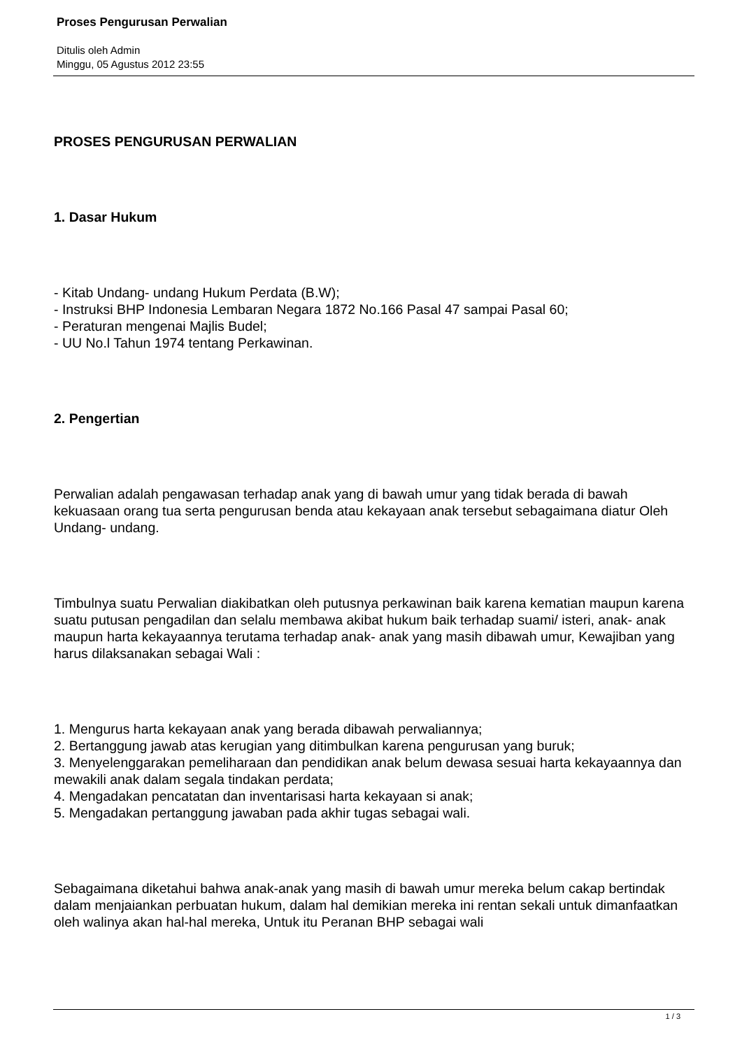Proses Pengurusan Perwalian
Ditulis oleh Admin
Minggu, 05 Agustus 2012 23:55
PROSES PENGURUSAN PERWALIAN
1. Dasar Hukum
- Kitab Undang- undang Hukum Perdata (B.W);
- Instruksi BHP Indonesia Lembaran Negara 1872 No.166 Pasal 47 sampai Pasal 60;
- Peraturan mengenai Majlis Budel;
- UU No.l Tahun 1974 tentang Perkawinan.
2. Pengertian
Perwalian adalah pengawasan terhadap anak yang di bawah umur yang tidak berada di bawah kekuasaan orang tua serta pengurusan benda atau kekayaan anak tersebut sebagaimana diatur Oleh Undang- undang.
Timbulnya suatu Perwalian diakibatkan oleh putusnya perkawinan baik karena kematian maupun karena suatu putusan pengadilan dan selalu membawa akibat hukum baik terhadap suami/ isteri, anak- anak maupun harta kekayaannya terutama terhadap anak- anak yang masih dibawah umur, Kewajiban yang harus dilaksanakan sebagai Wali :
1. Mengurus harta kekayaan anak yang berada dibawah perwaliannya;
2. Bertanggung jawab atas kerugian yang ditimbulkan karena pengurusan yang buruk;
3. Menyelenggarakan pemeliharaan dan pendidikan anak belum dewasa sesuai harta kekayaannya dan mewakili anak dalam segala tindakan perdata;
4. Mengadakan pencatatan dan inventarisasi harta kekayaan si anak;
5. Mengadakan pertanggung jawaban pada akhir tugas sebagai wali.
Sebagaimana diketahui bahwa anak-anak yang masih di bawah umur mereka belum cakap bertindak dalam menjaiankan perbuatan hukum, dalam hal demikian mereka ini rentan sekali untuk dimanfaatkan oleh walinya akan hal-hal mereka, Untuk itu Peranan BHP sebagai wali
1 / 3